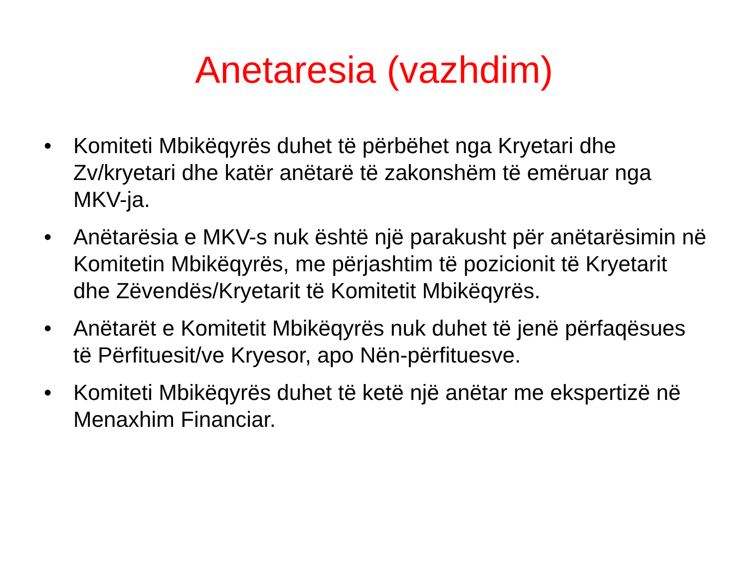Anetaresia (vazhdim)
• Komiteti Mbikëqyrës duhet të përbëhet nga Kryetari dhe Zv/kryetari dhe katër anëtarë të zakonshëm të emëruar nga MKV-ja.
• Anëtarësia e MKV-s nuk është një parakusht për anëtarësimin në Komitetin Mbikëqyrës, me përjashtim të pozicionit të Kryetarit dhe Zëvendës/Kryetarit të Komitetit Mbikëqyrës.
• Anëtarët e Komitetit Mbikëqyrës nuk duhet të jenë përfaqësues të Përfituesit/ve Kryesor, apo Nën-përfituesve.
• Komiteti Mbikëqyrës duhet të ketë një anëtar me ekspertizë në Menaxhim Financiar.